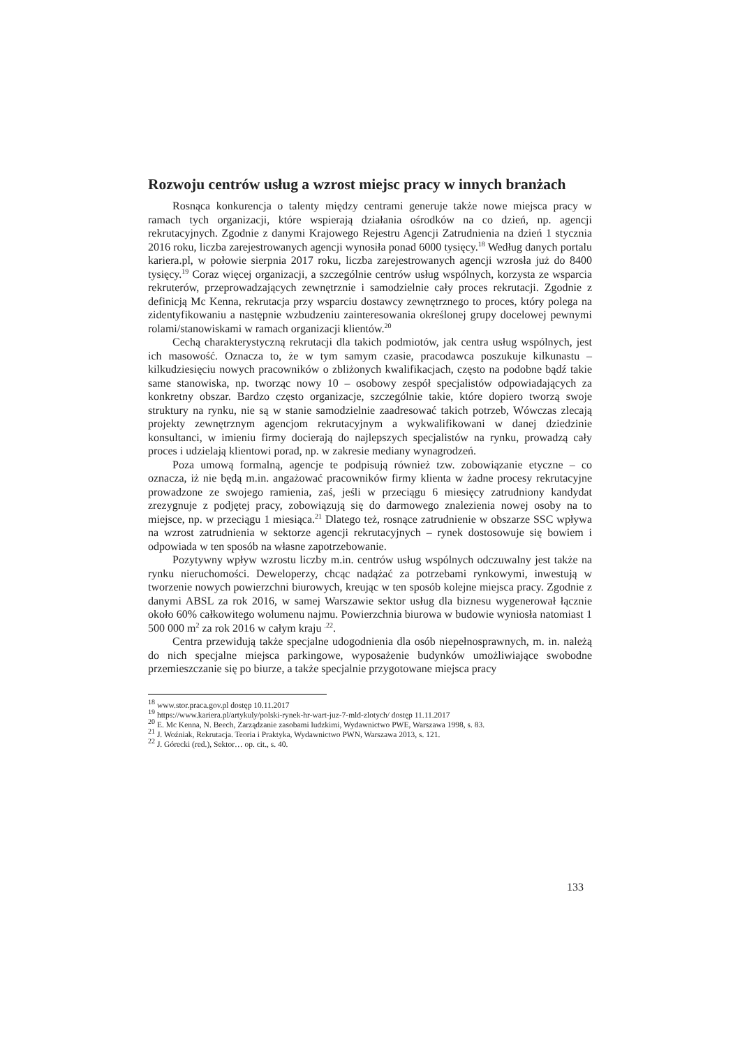Rozwoju centrów usług a wzrost miejsc pracy w innych branżach
Rosnąca konkurencja o talenty między centrami generuje także nowe miejsca pracy w ramach tych organizacji, które wspierają działania ośrodków na co dzień, np. agencji rekrutacyjnych. Zgodnie z danymi Krajowego Rejestru Agencji Zatrudnienia na dzień 1 stycznia 2016 roku, liczba zarejestrowanych agencji wynosiła ponad 6000 tysięcy.<sup>18</sup> Według danych portalu kariera.pl, w połowie sierpnia 2017 roku, liczba zarejestrowanych agencji wzrosła już do 8400 tysięcy.<sup>19</sup> Coraz więcej organizacji, a szczególnie centrów usług wspólnych, korzysta ze wsparcia rekruterów, przeprowadzających zewnętrznie i samodzielnie cały proces rekrutacji. Zgodnie z definicją Mc Kenna, rekrutacja przy wsparciu dostawcy zewnętrznego to proces, który polega na zidentyfikowaniu a następnie wzbudzeniu zainteresowania określonej grupy docelowej pewnymi rolami/stanowiskami w ramach organizacji klientów.<sup>20</sup>
Cechą charakterystyczną rekrutacji dla takich podmiotów, jak centra usług wspólnych, jest ich masowość. Oznacza to, że w tym samym czasie, pracodawca poszukuje kilkunastu – kilkudziesięciu nowych pracowników o zbliżonych kwalifikacjach, często na podobne bądź takie same stanowiska, np. tworząc nowy 10 – osobowy zespół specjalistów odpowiadających za konkretny obszar. Bardzo często organizacje, szczególnie takie, które dopiero tworzą swoje struktury na rynku, nie są w stanie samodzielnie zaadresować takich potrzeb, Wówczas zlecają projekty zewnętrznym agencjom rekrutacyjnym a wykwalifikowani w danej dziedzinie konsultanci, w imieniu firmy docierają do najlepszych specjalistów na rynku, prowadzą cały proces i udzielają klientowi porad, np. w zakresie mediany wynagrodzeń.
Poza umową formalną, agencje te podpisują również tzw. zobowiązanie etyczne – co oznacza, iż nie będą m.in. angażować pracowników firmy klienta w żadne procesy rekrutacyjne prowadzone ze swojego ramienia, zaś, jeśli w przeciągu 6 miesięcy zatrudniony kandydat zrezygnuje z podjętej pracy, zobowiązują się do darmowego znalezienia nowej osoby na to miejsce, np. w przeciągu 1 miesiąca.<sup>21</sup> Dlatego też, rosnące zatrudnienie w obszarze SSC wpływa na wzrost zatrudnienia w sektorze agencji rekrutacyjnych – rynek dostosowuje się bowiem i odpowiada w ten sposób na własne zapotrzebowanie.
Pozytywny wpływ wzrostu liczby m.in. centrów usług wspólnych odczuwalny jest także na rynku nieruchomości. Deweloperzy, chcąc nadążać za potrzebami rynkowymi, inwestują w tworzenie nowych powierzchni biurowych, kreując w ten sposób kolejne miejsca pracy. Zgodnie z danymi ABSL za rok 2016, w samej Warszawie sektor usług dla biznesu wygenerował łącznie około 60% całkowitego wolumenu najmu. Powierzchnia biurowa w budowie wyniosła natomiast 1 500 000 m<sup>2</sup> za rok 2016 w całym kraju <sup>.22</sup>.
Centra przewidują także specjalne udogodnienia dla osób niepełnosprawnych, m. in. należą do nich specjalne miejsca parkingowe, wyposażenie budynków umożliwiające swobodne przemieszczanie się po biurze, a także specjalnie przygotowane miejsca pracy
<sup>18</sup> www.stor.praca.gov.pl dostęp 10.11.2017
<sup>19</sup> https://www.kariera.pl/artykuly/polski-rynek-hr-wart-juz-7-mld-zlotych/ dostęp 11.11.2017
<sup>20</sup> E. Mc Kenna, N. Beech, Zarządzanie zasobami ludzkimi, Wydawnictwo PWE, Warszawa 1998, s. 83.
<sup>21</sup> J. Woźniak, Rekrutacja. Teoria i Praktyka, Wydawnictwo PWN, Warszawa 2013, s. 121.
<sup>22</sup> J. Górecki (red.), Sektor… op. cit., s. 40.
133